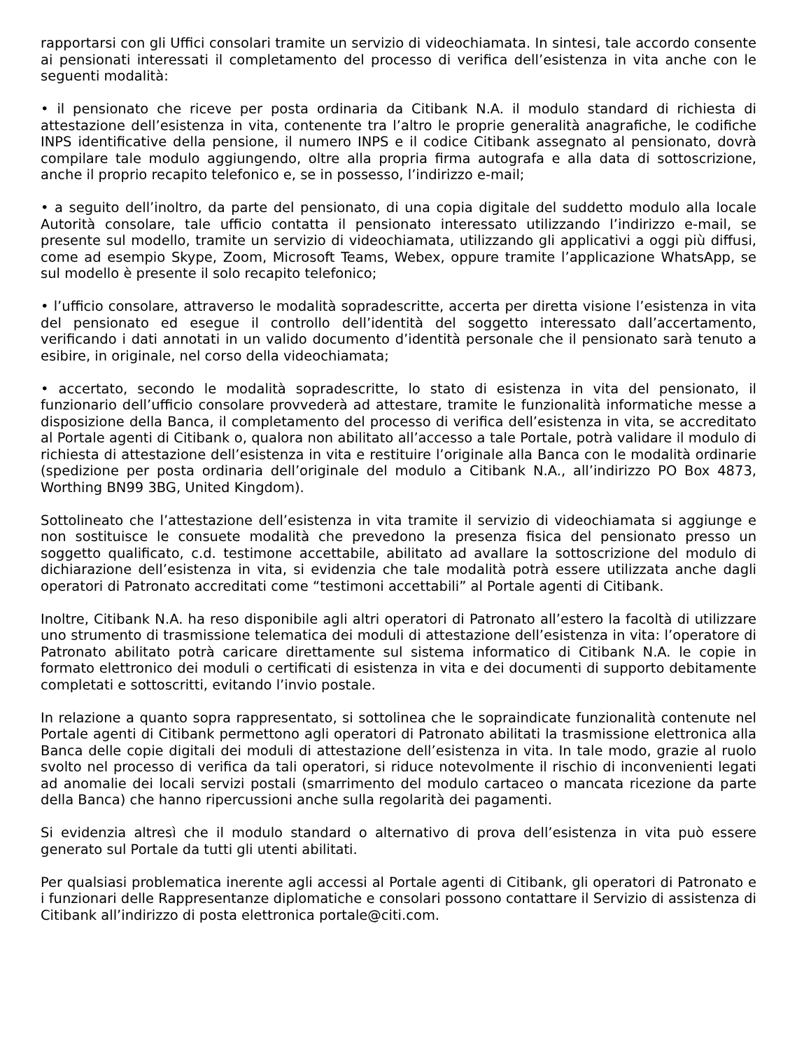rapportarsi con gli Uffici consolari tramite un servizio di videochiamata. In sintesi, tale accordo consente ai pensionati interessati il completamento del processo di verifica dell’esistenza in vita anche con le seguenti modalità:
• il pensionato che riceve per posta ordinaria da Citibank N.A. il modulo standard di richiesta di attestazione dell’esistenza in vita, contenente tra l’altro le proprie generalità anagrafiche, le codifiche INPS identificative della pensione, il numero INPS e il codice Citibank assegnato al pensionato, dovrà compilare tale modulo aggiungendo, oltre alla propria firma autografa e alla data di sottoscrizione, anche il proprio recapito telefonico e, se in possesso, l’indirizzo e-mail;
• a seguito dell’inoltro, da parte del pensionato, di una copia digitale del suddetto modulo alla locale Autorità consolare, tale ufficio contatta il pensionato interessato utilizzando l’indirizzo e-mail, se presente sul modello, tramite un servizio di videochiamata, utilizzando gli applicativi a oggi più diffusi, come ad esempio Skype, Zoom, Microsoft Teams, Webex, oppure tramite l’applicazione WhatsApp, se sul modello è presente il solo recapito telefonico;
• l’ufficio consolare, attraverso le modalità sopradescritte, accerta per diretta visione l’esistenza in vita del pensionato ed esegue il controllo dell’identità del soggetto interessato dall’accertamento, verificando i dati annotati in un valido documento d’identità personale che il pensionato sarà tenuto a esibire, in originale, nel corso della videochiamata;
• accertato, secondo le modalità sopradescritte, lo stato di esistenza in vita del pensionato, il funzionario dell’ufficio consolare provvederà ad attestare, tramite le funzionalità informatiche messe a disposizione della Banca, il completamento del processo di verifica dell’esistenza in vita, se accreditato al Portale agenti di Citibank o, qualora non abilitato all’accesso a tale Portale, potrà validare il modulo di richiesta di attestazione dell’esistenza in vita e restituire l’originale alla Banca con le modalità ordinarie (spedizione per posta ordinaria dell’originale del modulo a Citibank N.A., all’indirizzo PO Box 4873, Worthing BN99 3BG, United Kingdom).
Sottolineato che l’attestazione dell’esistenza in vita tramite il servizio di videochiamata si aggiunge e non sostituisce le consuete modalità che prevedono la presenza fisica del pensionato presso un soggetto qualificato, c.d. testimone accettabile, abilitato ad avallare la sottoscrizione del modulo di dichiarazione dell’esistenza in vita, si evidenzia che tale modalità potrà essere utilizzata anche dagli operatori di Patronato accreditati come “testimoni accettabili” al Portale agenti di Citibank.
Inoltre, Citibank N.A. ha reso disponibile agli altri operatori di Patronato all’estero la facoltà di utilizzare uno strumento di trasmissione telematica dei moduli di attestazione dell’esistenza in vita: l’operatore di Patronato abilitato potrà caricare direttamente sul sistema informatico di Citibank N.A. le copie in formato elettronico dei moduli o certificati di esistenza in vita e dei documenti di supporto debitamente completati e sottoscritti, evitando l’invio postale.
In relazione a quanto sopra rappresentato, si sottolinea che le sopraindicate funzionalità contenute nel Portale agenti di Citibank permettono agli operatori di Patronato abilitati la trasmissione elettronica alla Banca delle copie digitali dei moduli di attestazione dell’esistenza in vita. In tale modo, grazie al ruolo svolto nel processo di verifica da tali operatori, si riduce notevolmente il rischio di inconvenienti legati ad anomalie dei locali servizi postali (smarrimento del modulo cartaceo o mancata ricezione da parte della Banca) che hanno ripercussioni anche sulla regolarità dei pagamenti.
Si evidenzia altresì che il modulo standard o alternativo di prova dell’esistenza in vita può essere generato sul Portale da tutti gli utenti abilitati.
Per qualsiasi problematica inerente agli accessi al Portale agenti di Citibank, gli operatori di Patronato e i funzionari delle Rappresentanze diplomatiche e consolari possono contattare il Servizio di assistenza di Citibank all’indirizzo di posta elettronica portale@citi.com.